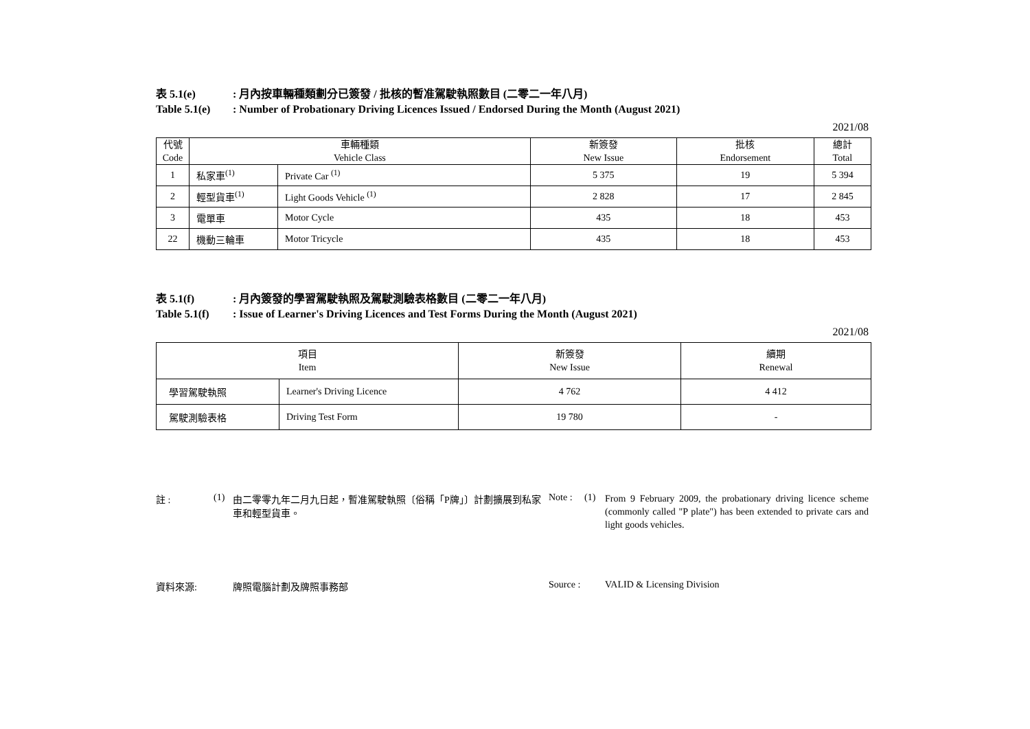表 5.1(e): 月內按車輛種類劃分已簽發 / 批核的暫准駕駛執照數目 (二零二一年八月)
Table 5.1(e): Number of Probationary Driving Licences Issued / Endorsed During the Month (August 2021)
2021/08
| 代號 Code | 車輛種類 Vehicle Class | | 新簽發 New Issue | 批核 Endorsement | 總計 Total |
| --- | --- | --- | --- | --- | --- |
| 1 | 私家車<sup>(1)</sup> | Private Car <sup>(1)</sup> | 5 375 | 19 | 5 394 |
| 2 | 輕型貨車<sup>(1)</sup> | Light Goods Vehicle <sup>(1)</sup> | 2 828 | 17 | 2 845 |
| 3 | 電單車 | Motor Cycle | 435 | 18 | 453 |
| 22 | 機動三輪車 | Motor Tricycle | 435 | 18 | 453 |
表 5.1(f): 月內簽發的學習駕駛執照及駕駛測驗表格數目 (二零二一年八月)
Table 5.1(f): Issue of Learner's Driving Licences and Test Forms During the Month (August 2021)
2021/08
| 項目 Item | | 新簽發 New Issue | 續期 Renewal |
| --- | --- | --- | --- |
| 學習駕駛執照 | Learner's Driving Licence | 4 762 | 4 412 |
| 駕駛測驗表格 | Driving Test Form | 19 780 | - |
註 : (1) 由二零零九年二月九日起，暫准駕駛執照〔俗稱「P牌」〕計劃擴展到私家車和輕型貨車。
Note : (1)
From 9 February 2009, the probationary driving licence scheme (commonly called "P plate") has been extended to private cars and light goods vehicles.
資料來源: 牌照電腦計劃及牌照事務部 Source : VALID & Licensing Division